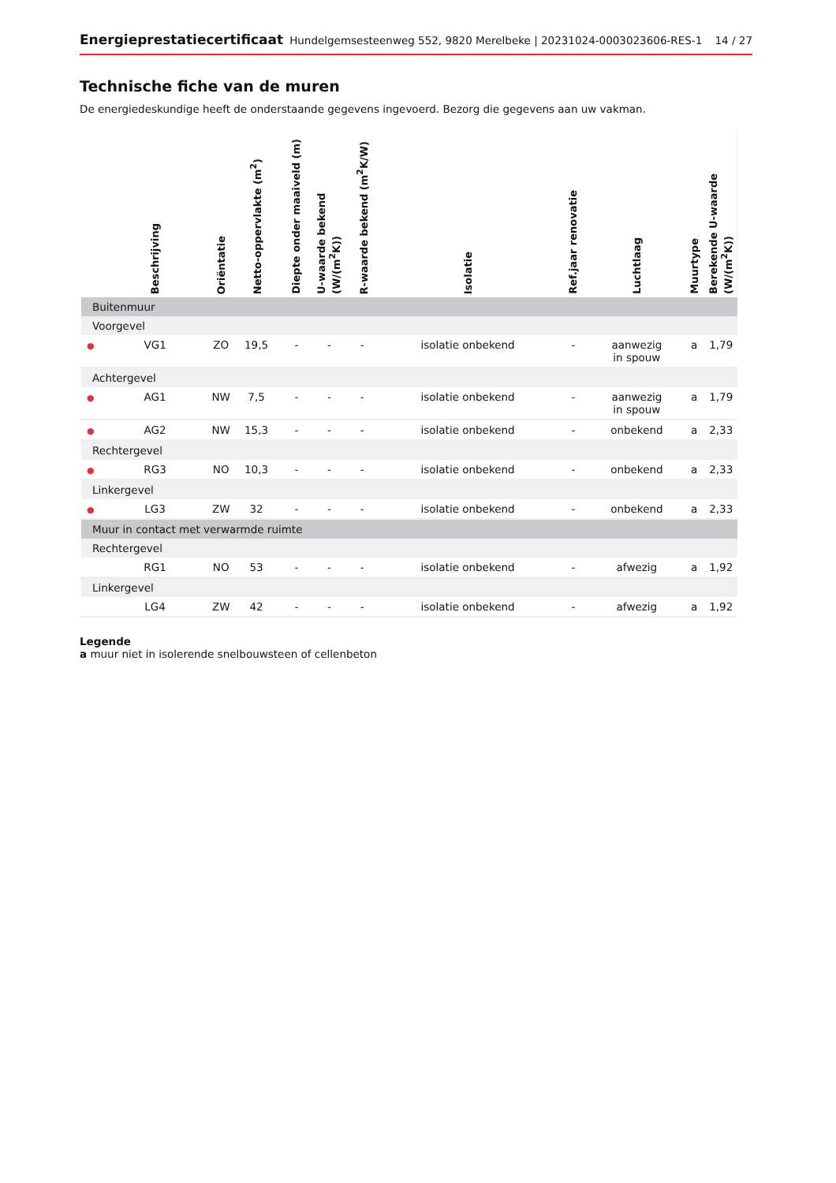Energieprestatiecertificaat Hundelgemsesteenweg 552, 9820 Merelbeke | 20231024-0003023606-RES-1 14 / 27
Technische fiche van de muren
De energiedeskundige heeft de onderstaande gegevens ingevoerd. Bezorg die gegevens aan uw vakman.
| | Beschrijving | Oriëntatie | Netto-oppervlakte (m<sup>2</sup>) | Diepte onder maaiveld (m) | U-waarde bekend (W/(m<sup>2</sup>K)) | R-waarde bekend (m<sup>2</sup>K/W) | Isolatie | Ref.jaar renovatie | Luchtlaag | Muurtype | Berekende U-waarde (W/(m<sup>2</sup>K)) |
| --- | --- | --- | --- | --- | --- | --- | --- | --- | --- | --- | --- |
| Buitenmuur | | | | | | | | | | | |
| Voorgevel | | | | | | | | | | | |
| ● | VG1 | ZO | 19,5 | - | - | - | isolatie onbekend | - | aanwezig in spouw | a | 1,79 |
| Achtergevel | | | | | | | | | | | |
| ● | AG1 | NW | 7,5 | - | - | - | isolatie onbekend | - | aanwezig in spouw | a | 1,79 |
| ● | AG2 | NW | 15,3 | - | - | - | isolatie onbekend | - | onbekend | a | 2,33 |
| Rechtergevel | | | | | | | | | | | |
| ● | RG3 | NO | 10,3 | - | - | - | isolatie onbekend | - | onbekend | a | 2,33 |
| Linkergevel | | | | | | | | | | | |
| ● | LG3 | ZW | 32 | - | - | - | isolatie onbekend | - | onbekend | a | 2,33 |
| Muur in contact met verwarmde ruimte | | | | | | | | | | | |
| Rechtergevel | | | | | | | | | | | |
| | RG1 | NO | 53 | - | - | - | isolatie onbekend | - | afwezig | a | 1,92 |
| Linkergevel | | | | | | | | | | | |
| | LG4 | ZW | 42 | - | - | - | isolatie onbekend | - | afwezig | a | 1,92 |
Legende
a muur niet in isolerende snelbouwsteen of cellenbeton